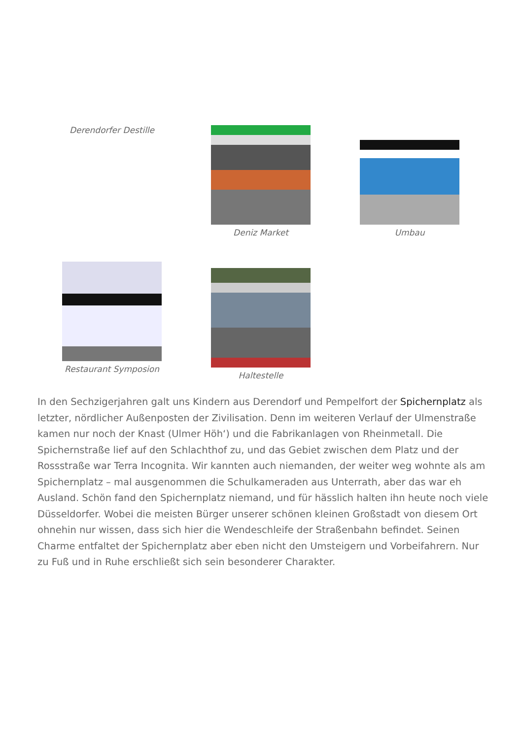Derendorfer Destille
Deniz Market Umbau
Restaurant Symposion
Haltestelle
In den Sechzigerjahren galt uns Kindern aus Derendorf und Pempelfort der Spichernplatz als letzter, nördlicher Außenposten der Zivilisation. Denn im weiteren Verlauf der Ulmenstraße kamen nur noch der Knast (Ulmer Höh‘) und die Fabrikanlagen von Rheinmetall. Die Spichernstraße lief auf den Schlachthof zu, und das Gebiet zwischen dem Platz und der Rossstraße war Terra Incognita. Wir kannten auch niemanden, der weiter weg wohnte als am Spichernplatz – mal ausgenommen die Schulkameraden aus Unterrath, aber das war eh Ausland. Schön fand den Spichernplatz niemand, und für hässlich halten ihn heute noch viele Düsseldorfer. Wobei die meisten Bürger unserer schönen kleinen Großstadt von diesem Ort ohnehin nur wissen, dass sich hier die Wendeschleife der Straßenbahn befindet. Seinen Charme entfaltet der Spichernplatz aber eben nicht den Umsteigern und Vorbeifahrern. Nur zu Fuß und in Ruhe erschließt sich sein besonderer Charakter.